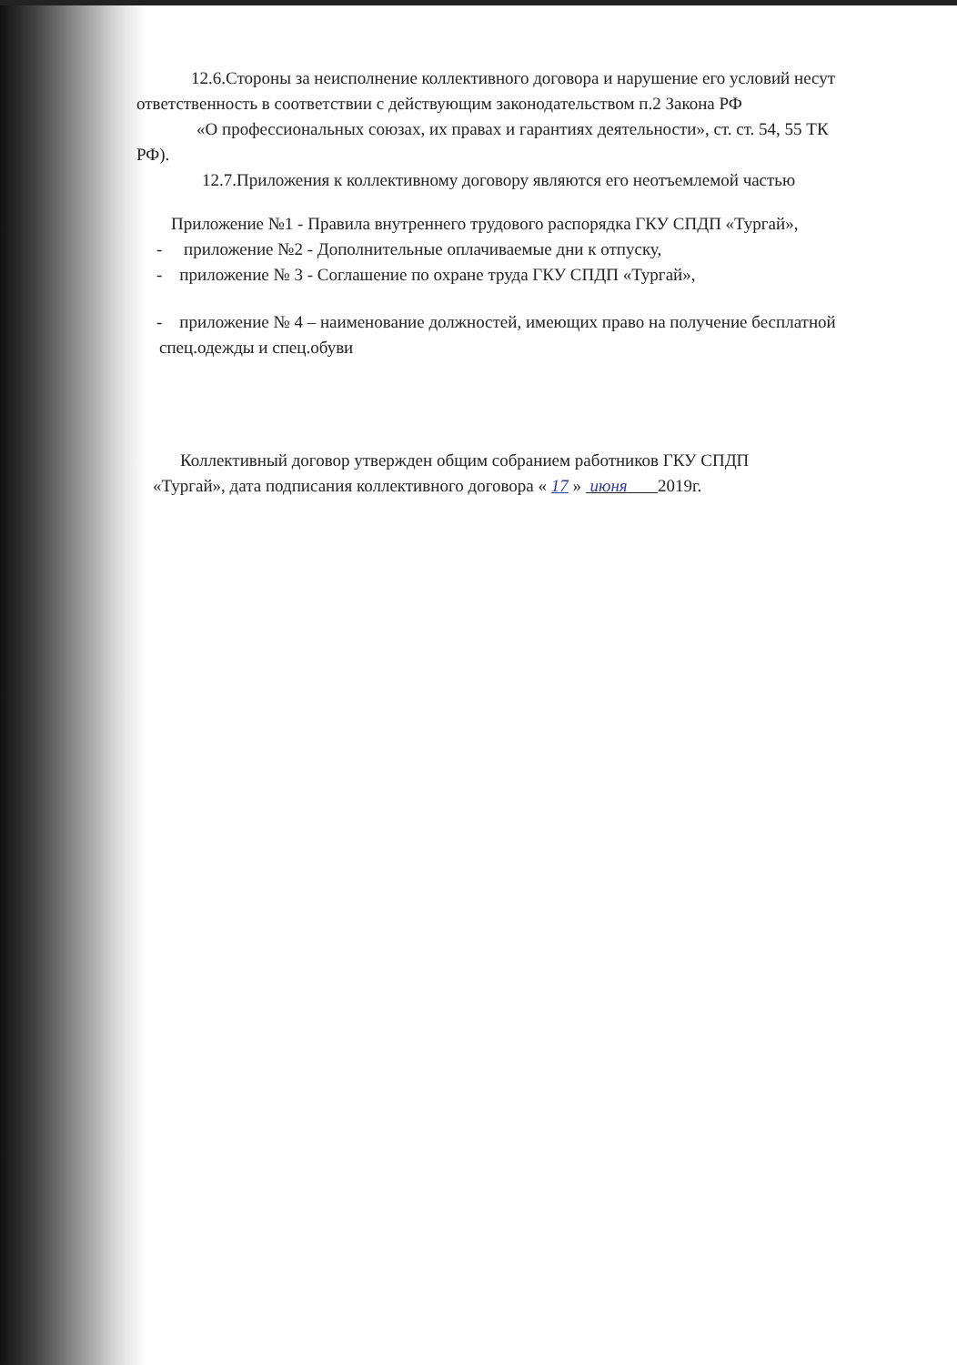12.6.Стороны за неисполнение коллективного договора и нарушение его условий несут
ответственность в соответствии с действующим законодательством п.2 Закона РФ
«О профессиональных союзах, их правах и гарантиях деятельности», ст. ст. 54, 55 ТК
РФ).
12.7.Приложения к коллективному договору являются его неотъемлемой частью
Приложение №1 - Правила внутреннего трудового распорядка ГКУ СПДП «Тургай»,
- приложение №2 - Дополнительные оплачиваемые дни к отпуску,
- приложение № 3 - Соглашение по охране труда ГКУ СПДП «Тургай»,
- приложение № 4 – наименование должностей, имеющих право на получение бесплатной
спец.одежды и спец.обуви
Коллективный договор утвержден общим собранием работников ГКУ СПДП
«Тургай», дата подписания коллективного договора « 17 » июня 2019г.